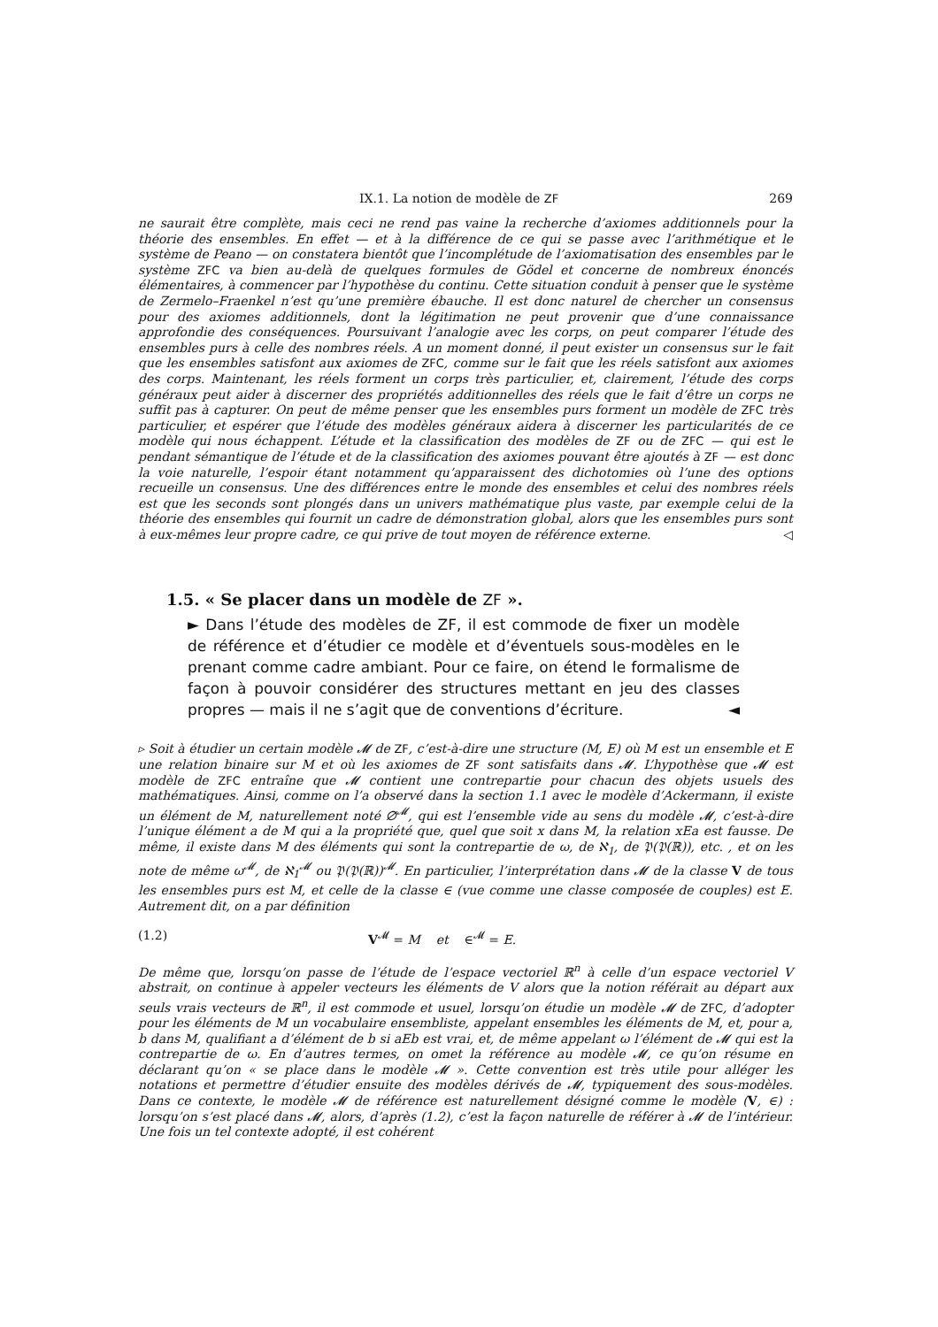IX.1. La notion de modèle de ZF 269
ne saurait être complète, mais ceci ne rend pas vaine la recherche d’axiomes additionnels pour la théorie des ensembles. En effet — et à la différence de ce qui se passe avec l’arithmétique et le système de Peano — on constatera bientôt que l’incomplétude de l’axiomatisation des ensembles par le système ZFC va bien au-delà de quelques formules de Gödel et concerne de nombreux énoncés élémentaires, à commencer par l’hypothèse du continu. Cette situation conduit à penser que le système de Zermelo–Fraenkel n’est qu’une première ébauche. Il est donc naturel de chercher un consensus pour des axiomes additionnels, dont la légitimation ne peut provenir que d’une connaissance approfondie des conséquences. Poursuivant l’analogie avec les corps, on peut comparer l’étude des ensembles purs à celle des nombres réels. A un moment donné, il peut exister un consensus sur le fait que les ensembles satisfont aux axiomes de ZFC, comme sur le fait que les réels satisfont aux axiomes des corps. Maintenant, les réels forment un corps très particulier, et, clairement, l’étude des corps généraux peut aider à discerner des propriétés additionnelles des réels que le fait d’être un corps ne suffit pas à capturer. On peut de même penser que les ensembles purs forment un modèle de ZFC très particulier, et espérer que l’étude des modèles généraux aidera à discerner les particularités de ce modèle qui nous échappent. L’étude et la classification des modèles de ZF ou de ZFC — qui est le pendant sémantique de l’étude et de la classification des axiomes pouvant être ajoutés à ZF — est donc la voie naturelle, l’espoir étant notamment qu’apparaissent des dichotomies où l’une des options recueille un consensus. Une des différences entre le monde des ensembles et celui des nombres réels est que les seconds sont plongés dans un univers mathématique plus vaste, par exemple celui de la théorie des ensembles qui fournit un cadre de démonstration global, alors que les ensembles purs sont à eux-mêmes leur propre cadre, ce qui prive de tout moyen de référence externe. ◁
1.5. « Se placer dans un modèle de ZF ».
► Dans l’étude des modèles de ZF, il est commode de fixer un modèle de référence et d’étudier ce modèle et d’éventuels sous-modèles en le prenant comme cadre ambiant. Pour ce faire, on étend le formalisme de façon à pouvoir considérer des structures mettant en jeu des classes propres — mais il ne s’agit que de conventions d’écriture. ◄
▹ Soit à étudier un certain modèle 𝓜 de ZF, c’est-à-dire une structure (M, E) où M est un ensemble et E une relation binaire sur M et où les axiomes de ZF sont satisfaits dans 𝓜. L’hypothèse que 𝓜 est modèle de ZFC entraîne que 𝓜 contient une contrepartie pour chacun des objets usuels des mathématiques. Ainsi, comme on l’a observé dans la section 1.1 avec le modèle d’Ackermann, il existe un élément de M, naturellement noté ∅<sup>𝓜</sup>, qui est l’ensemble vide au sens du modèle 𝓜, c’est-à-dire l’unique élément a de M qui a la propriété que, quel que soit x dans M, la relation xEa est fausse. De même, il existe dans M des éléments qui sont la contrepartie de ω, de ℵ<sub>1</sub>, de 𝔓(𝔓(ℝ)), etc. , et on les note de même ω<sup>𝓜</sup>, de ℵ<sub>1</sub><sup>𝓜</sup> ou 𝔓(𝔓(ℝ))<sup>𝓜</sup>. En particulier, l’interprétation dans 𝓜 de la classe V de tous les ensembles purs est M, et celle de la classe ∈ (vue comme une classe composée de couples) est E. Autrement dit, on a par définition
(1.2) V<sup>𝓜</sup> = M et ∈<sup>𝓜</sup> = E.
De même que, lorsqu’on passe de l’étude de l’espace vectoriel ℝ<sup>n</sup> à celle d’un espace vectoriel V abstrait, on continue à appeler vecteurs les éléments de V alors que la notion référait au départ aux seuls vrais vecteurs de ℝ<sup>n</sup>, il est commode et usuel, lorsqu’on étudie un modèle 𝓜 de ZFC, d’adopter pour les éléments de M un vocabulaire ensembliste, appelant ensembles les éléments de M, et, pour a, b dans M, qualifiant a d’élément de b si aEb est vrai, et, de même appelant ω l’élément de 𝓜 qui est la contrepartie de ω. En d’autres termes, on omet la référence au modèle 𝓜, ce qu’on résume en déclarant qu’on « se place dans le modèle 𝓜 ». Cette convention est très utile pour alléger les notations et permettre d’étudier ensuite des modèles dérivés de 𝓜, typiquement des sous-modèles. Dans ce contexte, le modèle 𝓜 de référence est naturellement désigné comme le modèle (V, ∈) : lorsqu’on s’est placé dans 𝓜, alors, d’après (1.2), c’est la façon naturelle de référer à 𝓜 de l’intérieur. Une fois un tel contexte adopté, il est cohérent